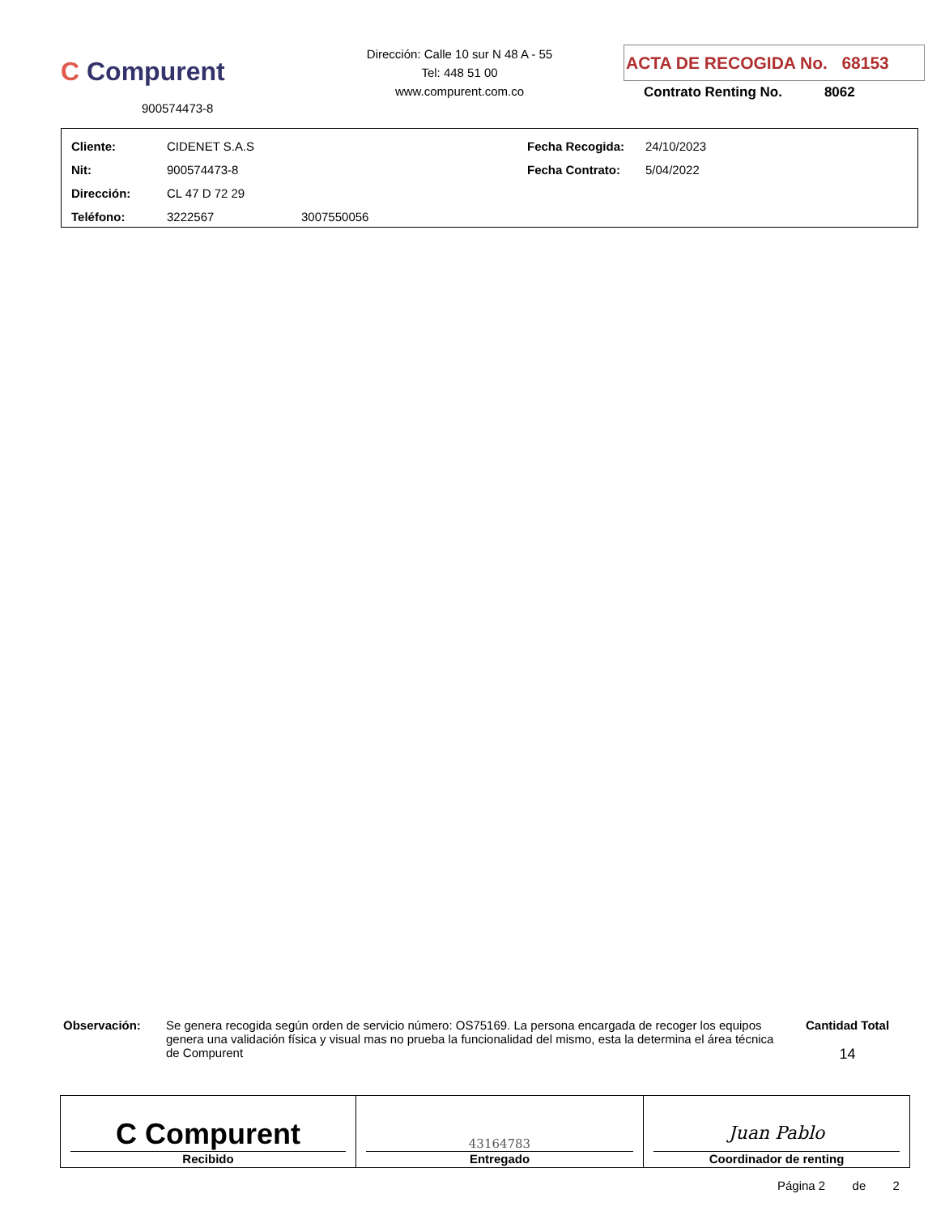C Compurent
900574473-8
Dirección: Calle 10 sur N 48 A - 55
Tel: 448 51 00
www.compurent.com.co
ACTA DE RECOGIDA No. 68153
Contrato Renting No. 8062
| Cliente: | CIDENET S.A.S | | Fecha Recogida: | 24/10/2023 |
| Nit: | 900574473-8 | | Fecha Contrato: | 5/04/2022 |
| Dirección: | CL 47 D 72 29 | | | |
| Teléfono: | 3222567 | 3007550056 | | |
Observación: Se genera recogida según orden de servicio número: OS75169. La persona encargada de recoger los equipos genera una validación física y visual mas no prueba la funcionalidad del mismo, esta la determina el área técnica de Compurent
Cantidad Total
14
| C Compurent Recibido | 43164783 Entregado | Juan Pablo Coordinador de renting |
Página 2 de 2